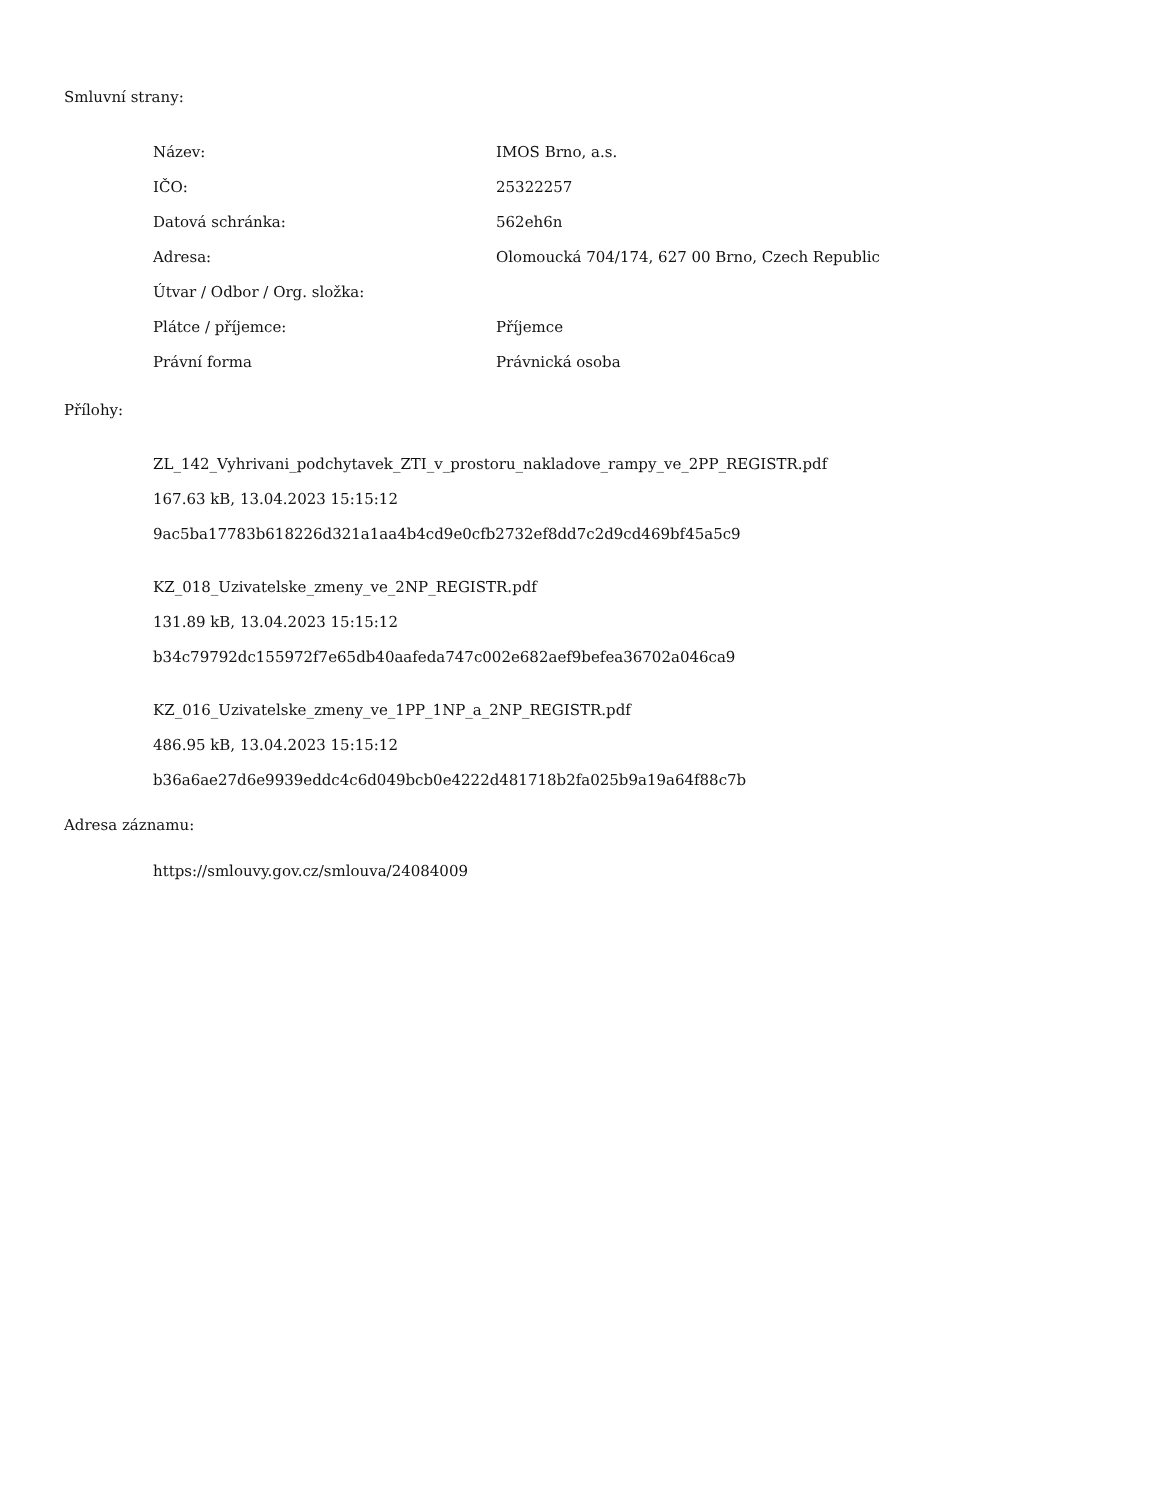Smluvní strany:
| Název: | IMOS Brno, a.s. |
| IČO: | 25322257 |
| Datová schránka: | 562eh6n |
| Adresa: | Olomoucká 704/174, 627 00 Brno, Czech Republic |
| Útvar / Odbor / Org. složka: | |
| Plátce / příjemce: | Příjemce |
| Právní forma | Právnická osoba |
Přílohy:
ZL_142_Vyhrivani_podchytavek_ZTI_v_prostoru_nakladove_rampy_ve_2PP_REGISTR.pdf
167.63 kB, 13.04.2023 15:15:12
9ac5ba17783b618226d321a1aa4b4cd9e0cfb2732ef8dd7c2d9cd469bf45a5c9
KZ_018_Uzivatelske_zmeny_ve_2NP_REGISTR.pdf
131.89 kB, 13.04.2023 15:15:12
b34c79792dc155972f7e65db40aafeda747c002e682aef9befea36702a046ca9
KZ_016_Uzivatelske_zmeny_ve_1PP_1NP_a_2NP_REGISTR.pdf
486.95 kB, 13.04.2023 15:15:12
b36a6ae27d6e9939eddc4c6d049bcb0e4222d481718b2fa025b9a19a64f88c7b
Adresa záznamu:
https://smlouvy.gov.cz/smlouva/24084009